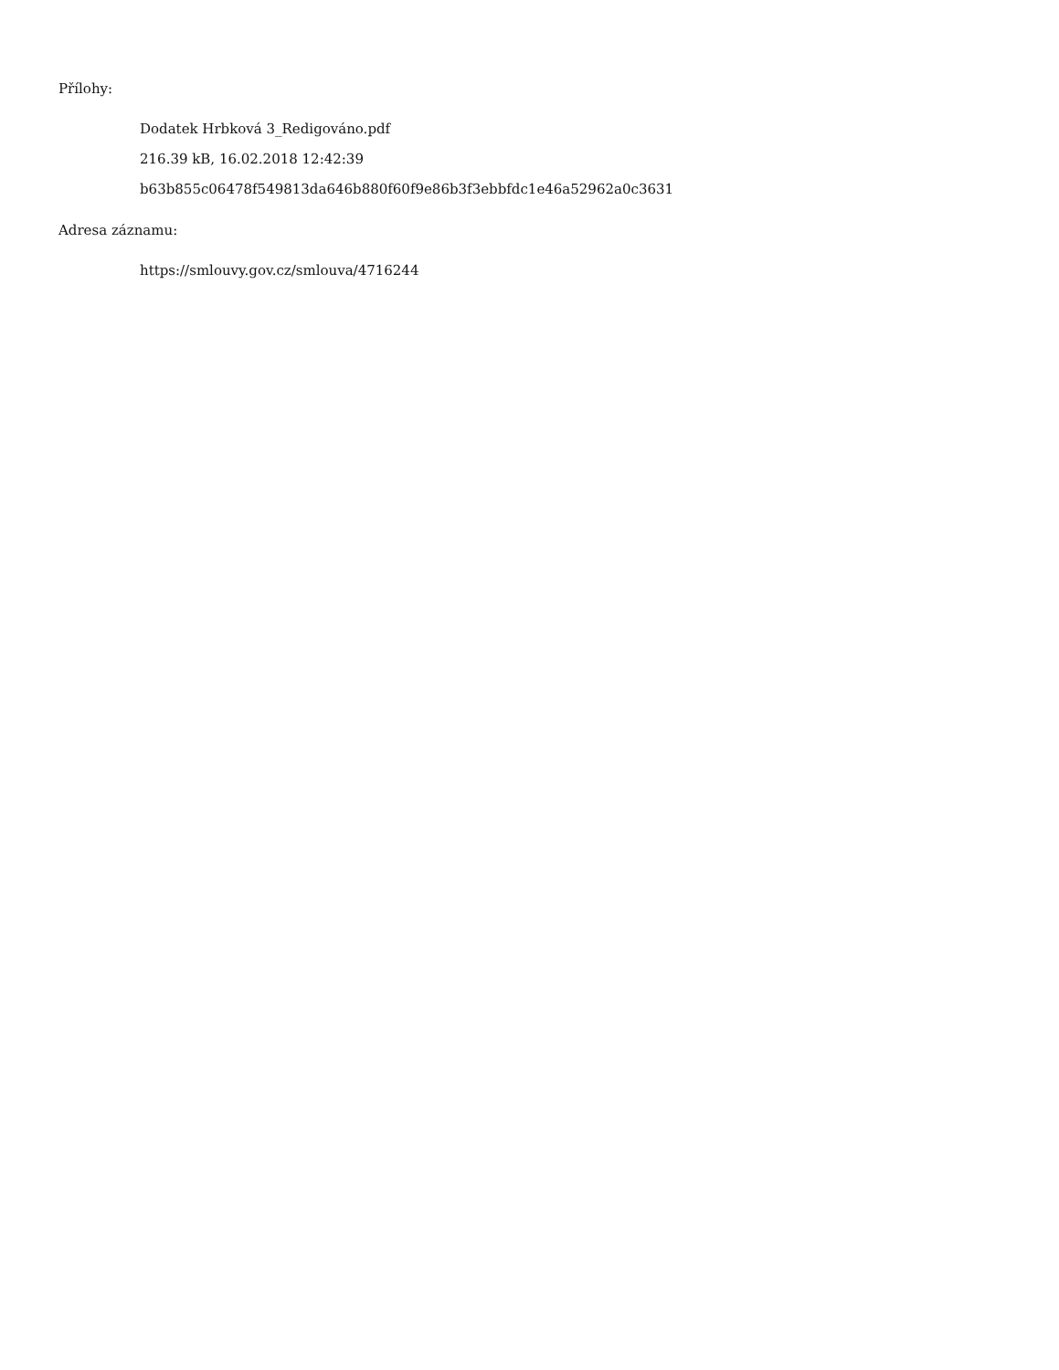Přílohy:
Dodatek Hrbková 3_Redigováno.pdf
216.39 kB, 16.02.2018 12:42:39
b63b855c06478f549813da646b880f60f9e86b3f3ebbfdc1e46a52962a0c3631
Adresa záznamu:
https://smlouvy.gov.cz/smlouva/4716244